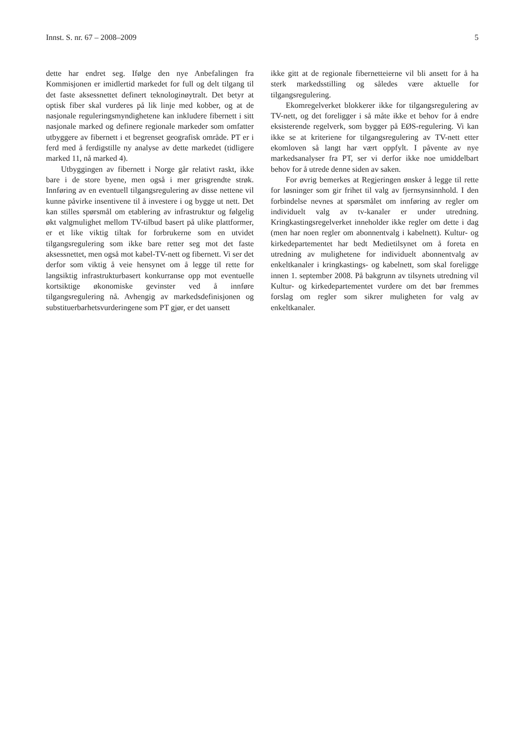Innst. S. nr. 67 – 2008–2009 5
dette har endret seg. Ifølge den nye Anbefalingen fra Kommisjonen er imidlertid markedet for full og delt tilgang til det faste aksessnettet definert teknologinøytralt. Det betyr at optisk fiber skal vurderes på lik linje med kobber, og at de nasjonale reguleringsmyndighetene kan inkludere fibernett i sitt nasjonale marked og definere regionale markeder som omfatter utbyggere av fibernett i et begrenset geografisk område. PT er i ferd med å ferdigstille ny analyse av dette markedet (tidligere marked 11, nå marked 4).
Utbyggingen av fibernett i Norge går relativt raskt, ikke bare i de store byene, men også i mer grisgrendte strøk. Innføring av en eventuell tilgangsregulering av disse nettene vil kunne påvirke insentivene til å investere i og bygge ut nett. Det kan stilles spørsmål om etablering av infrastruktur og følgelig økt valgmulighet mellom TV-tilbud basert på ulike plattformer, er et like viktig tiltak for forbrukerne som en utvidet tilgangsregulering som ikke bare retter seg mot det faste aksessnettet, men også mot kabel-TV-nett og fibernett. Vi ser det derfor som viktig å veie hensynet om å legge til rette for langsiktig infrastrukturbasert konkurranse opp mot eventuelle kortsiktige økonomiske gevinster ved å innføre tilgangsregulering nå. Avhengig av markedsdefinisjonen og substituerbarhetsvurderingene som PT gjør, er det uansett
ikke gitt at de regionale fibernetteierne vil bli ansett for å ha sterk markedsstilling og således være aktuelle for tilgangsregulering.
Ekomregelverket blokkerer ikke for tilgangsregulering av TV-nett, og det foreligger i så måte ikke et behov for å endre eksisterende regelverk, som bygger på EØS-regulering. Vi kan ikke se at kriteriene for tilgangsregulering av TV-nett etter ekomloven så langt har vært oppfylt. I påvente av nye markedsanalyser fra PT, ser vi derfor ikke noe umiddelbart behov for å utrede denne siden av saken.
For øvrig bemerkes at Regjeringen ønsker å legge til rette for løsninger som gir frihet til valg av fjernsynsinnhold. I den forbindelse nevnes at spørsmålet om innføring av regler om individuelt valg av tv-kanaler er under utredning. Kringkastingsregelverket inneholder ikke regler om dette i dag (men har noen regler om abonnentvalg i kabelnett). Kultur- og kirkedepartementet har bedt Medietilsynet om å foreta en utredning av mulighetene for individuelt abonnentvalg av enkeltkanaler i kringkastings- og kabelnett, som skal foreligge innen 1. september 2008. På bakgrunn av tilsynets utredning vil Kultur- og kirkedepartementet vurdere om det bør fremmes forslag om regler som sikrer muligheten for valg av enkeltkanaler.